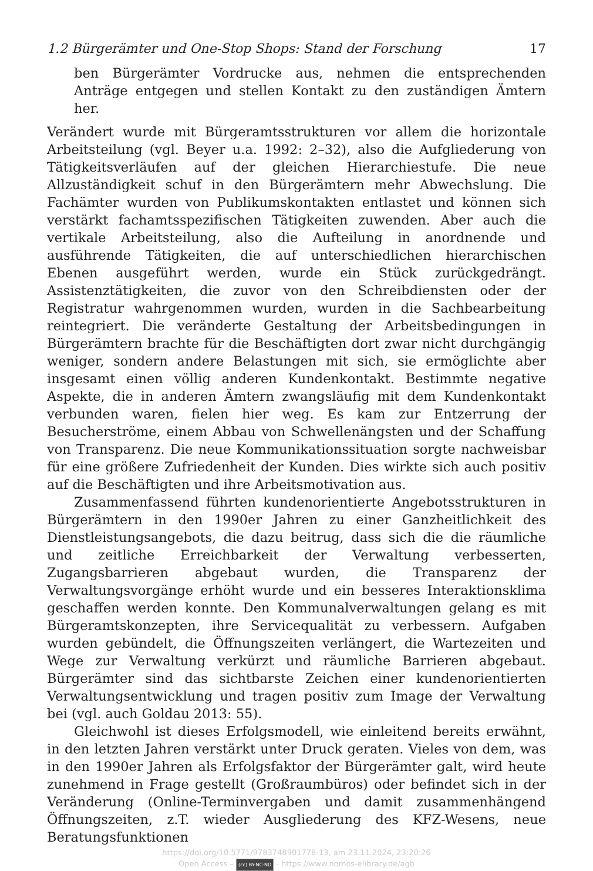1.2 Bürgerämter und One-Stop Shops: Stand der Forschung 17
ben Bürgerämter Vordrucke aus, nehmen die entsprechenden Anträge entgegen und stellen Kontakt zu den zuständigen Ämtern her.
Verändert wurde mit Bürgeramtsstrukturen vor allem die horizontale Arbeitsteilung (vgl. Beyer u.a. 1992: 2–32), also die Aufgliederung von Tätigkeitsverläufen auf der gleichen Hierarchiestufe. Die neue Allzuständigkeit schuf in den Bürgerämtern mehr Abwechslung. Die Fachämter wurden von Publikumskontakten entlastet und können sich verstärkt fachamtsspezifischen Tätigkeiten zuwenden. Aber auch die vertikale Arbeitsteilung, also die Aufteilung in anordnende und ausführende Tätigkeiten, die auf unterschiedlichen hierarchischen Ebenen ausgeführt werden, wurde ein Stück zurückgedrängt. Assistenztätigkeiten, die zuvor von den Schreibdiensten oder der Registratur wahrgenommen wurden, wurden in die Sachbearbeitung reintegriert. Die veränderte Gestaltung der Arbeitsbedingungen in Bürgerämtern brachte für die Beschäftigten dort zwar nicht durchgängig weniger, sondern andere Belastungen mit sich, sie ermöglichte aber insgesamt einen völlig anderen Kundenkontakt. Bestimmte negative Aspekte, die in anderen Ämtern zwangsläufig mit dem Kundenkontakt verbunden waren, fielen hier weg. Es kam zur Entzerrung der Besucherströme, einem Abbau von Schwellenängsten und der Schaffung von Transparenz. Die neue Kommunikationssituation sorgte nachweisbar für eine größere Zufriedenheit der Kunden. Dies wirkte sich auch positiv auf die Beschäftigten und ihre Arbeitsmotivation aus.
Zusammenfassend führten kundenorientierte Angebotsstrukturen in Bürgerämtern in den 1990er Jahren zu einer Ganzheitlichkeit des Dienstleistungsangebots, die dazu beitrug, dass sich die die räumliche und zeitliche Erreichbarkeit der Verwaltung verbesserten, Zugangsbarrieren abgebaut wurden, die Transparenz der Verwaltungsvorgänge erhöht wurde und ein besseres Interaktionsklima geschaffen werden konnte. Den Kommunalverwaltungen gelang es mit Bürgeramtskonzepten, ihre Servicequalität zu verbessern. Aufgaben wurden gebündelt, die Öffnungszeiten verlängert, die Wartezeiten und Wege zur Verwaltung verkürzt und räumliche Barrieren abgebaut. Bürgerämter sind das sichtbarste Zeichen einer kundenorientierten Verwaltungsentwicklung und tragen positiv zum Image der Verwaltung bei (vgl. auch Goldau 2013: 55).
Gleichwohl ist dieses Erfolgsmodell, wie einleitend bereits erwähnt, in den letzten Jahren verstärkt unter Druck geraten. Vieles von dem, was in den 1990er Jahren als Erfolgsfaktor der Bürgerämter galt, wird heute zunehmend in Frage gestellt (Großraumbüros) oder befindet sich in der Veränderung (Online-Terminvergaben und damit zusammenhängend Öffnungszeiten, z.T. wieder Ausgliederung des KFZ-Wesens, neue Beratungsfunktionen
https://doi.org/10.5771/9783748901778-13, am 23.11.2024, 23:20:26
Open Access – (cc) BY-NC-ND - https://www.nomos-elibrary.de/agb